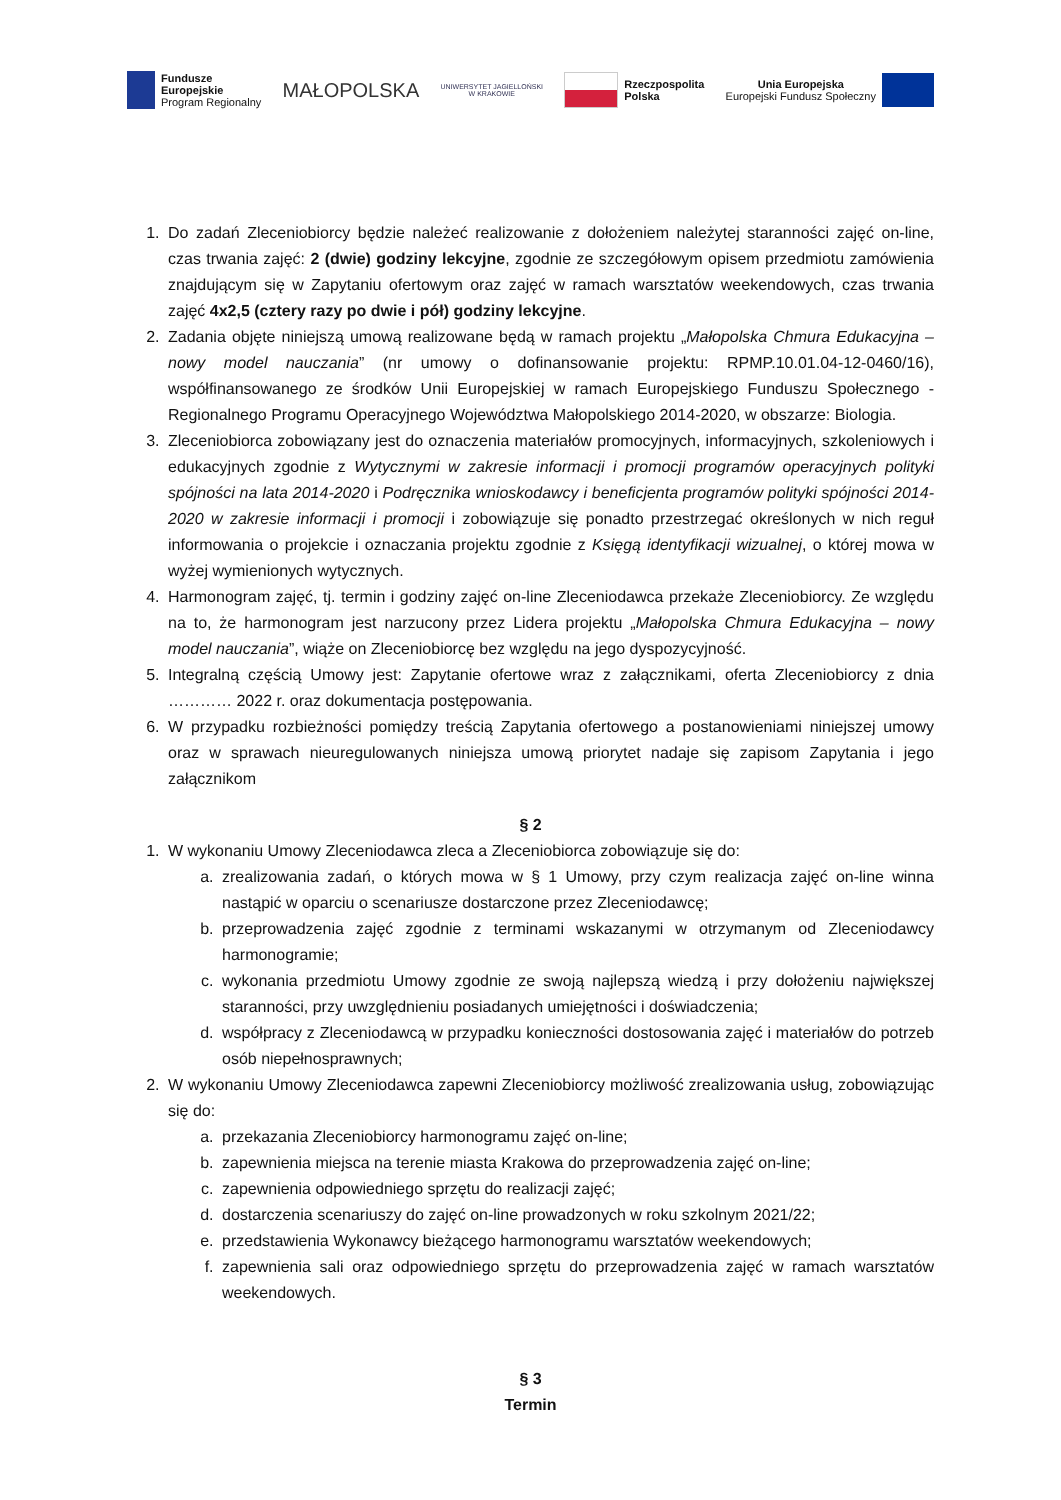Fundusze
Europejskie
Program Regionalny
MAŁOPOLSKA
UNIWERSYTET JAGIELLOŃSKI
W KRAKOWIE
Rzeczpospolita
Polska
Unia Europejska
Europejski Fundusz Społeczny
1. Do zadań Zleceniobiorcy będzie należeć realizowanie z dołożeniem należytej staranności zajęć on-line, czas trwania zajęć: 2 (dwie) godziny lekcyjne, zgodnie ze szczegółowym opisem przedmiotu zamówienia znajdującym się w Zapytaniu ofertowym oraz zajęć w ramach warsztatów weekendowych, czas trwania zajęć 4x2,5 (cztery razy po dwie i pół) godziny lekcyjne.
2. Zadania objęte niniejszą umową realizowane będą w ramach projektu „Małopolska Chmura Edukacyjna – nowy model nauczania” (nr umowy o dofinansowanie projektu: RPMP.10.01.04-12-0460/16), współfinansowanego ze środków Unii Europejskiej w ramach Europejskiego Funduszu Społecznego - Regionalnego Programu Operacyjnego Województwa Małopolskiego 2014-2020, w obszarze: Biologia.
3. Zleceniobiorca zobowiązany jest do oznaczenia materiałów promocyjnych, informacyjnych, szkoleniowych i edukacyjnych zgodnie z Wytycznymi w zakresie informacji i promocji programów operacyjnych polityki spójności na lata 2014-2020 i Podręcznika wnioskodawcy i beneficjenta programów polityki spójności 2014-2020 w zakresie informacji i promocji i zobowiązuje się ponadto przestrzegać określonych w nich reguł informowania o projekcie i oznaczania projektu zgodnie z Księgą identyfikacji wizualnej, o której mowa w wyżej wymienionych wytycznych.
4. Harmonogram zajęć, tj. termin i godziny zajęć on-line Zleceniodawca przekaże Zleceniobiorcy. Ze względu na to, że harmonogram jest narzucony przez Lidera projektu „Małopolska Chmura Edukacyjna – nowy model nauczania”, wiąże on Zleceniobiorcę bez względu na jego dyspozycyjność.
5. Integralną częścią Umowy jest: Zapytanie ofertowe wraz z załącznikami, oferta Zleceniobiorcy z dnia ………… 2022 r. oraz dokumentacja postępowania.
6. W przypadku rozbieżności pomiędzy treścią Zapytania ofertowego a postanowieniami niniejszej umowy oraz w sprawach nieuregulowanych niniejsza umową priorytet nadaje się zapisom Zapytania i jego załącznikom
§ 2
1. W wykonaniu Umowy Zleceniodawca zleca a Zleceniobiorca zobowiązuje się do:
a. zrealizowania zadań, o których mowa w § 1 Umowy, przy czym realizacja zajęć on-line winna nastąpić w oparciu o scenariusze dostarczone przez Zleceniodawcę;
b. przeprowadzenia zajęć zgodnie z terminami wskazanymi w otrzymanym od Zleceniodawcy harmonogramie;
c. wykonania przedmiotu Umowy zgodnie ze swoją najlepszą wiedzą i przy dołożeniu największej staranności, przy uwzględnieniu posiadanych umiejętności i doświadczenia;
d. współpracy z Zleceniodawcą w przypadku konieczności dostosowania zajęć i materiałów do potrzeb osób niepełnosprawnych;
2. W wykonaniu Umowy Zleceniodawca zapewni Zleceniobiorcy możliwość zrealizowania usług, zobowiązując się do:
a. przekazania Zleceniobiorcy harmonogramu zajęć on-line;
b. zapewnienia miejsca na terenie miasta Krakowa do przeprowadzenia zajęć on-line;
c. zapewnienia odpowiedniego sprzętu do realizacji zajęć;
d. dostarczenia scenariuszy do zajęć on-line prowadzonych w roku szkolnym 2021/22;
e. przedstawienia Wykonawcy bieżącego harmonogramu warsztatów weekendowych;
f. zapewnienia sali oraz odpowiedniego sprzętu do przeprowadzenia zajęć w ramach warsztatów weekendowych.
§ 3
Termin